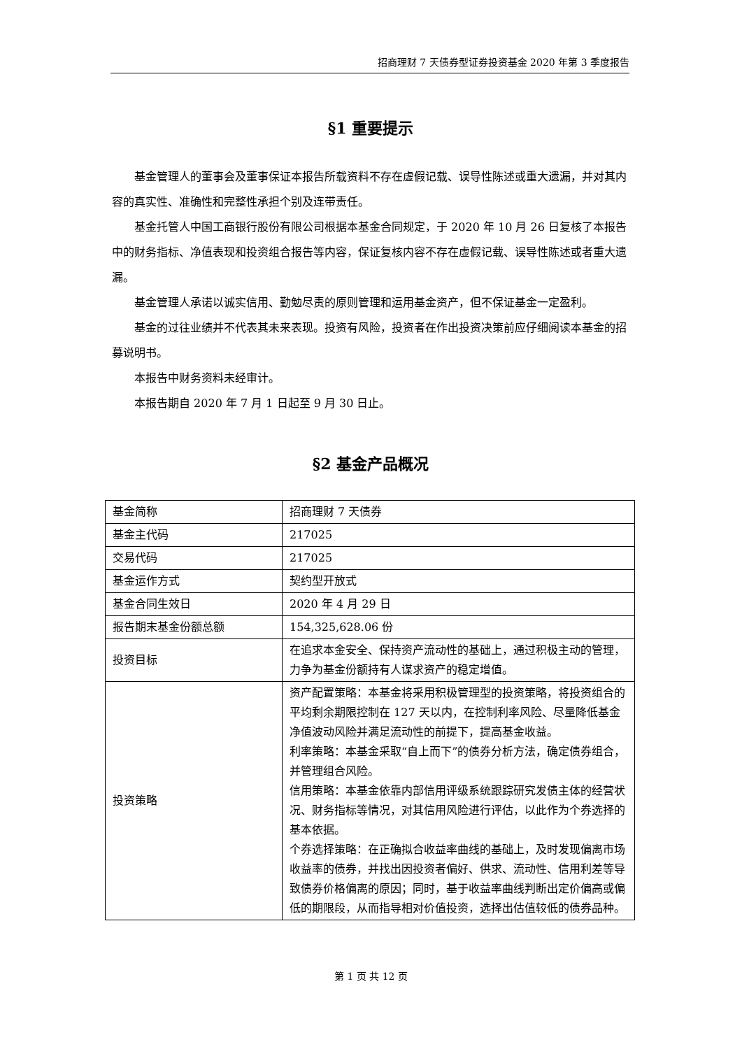招商理财 7 天债券型证券投资基金 2020 年第 3 季度报告
§1 重要提示
基金管理人的董事会及董事保证本报告所载资料不存在虚假记载、误导性陈述或重大遗漏，并对其内容的真实性、准确性和完整性承担个别及连带责任。
基金托管人中国工商银行股份有限公司根据本基金合同规定，于 2020 年 10 月 26 日复核了本报告中的财务指标、净值表现和投资组合报告等内容，保证复核内容不存在虚假记载、误导性陈述或者重大遗漏。
基金管理人承诺以诚实信用、勤勉尽责的原则管理和运用基金资产，但不保证基金一定盈利。
基金的过往业绩并不代表其未来表现。投资有风险，投资者在作出投资决策前应仔细阅读本基金的招募说明书。
本报告中财务资料未经审计。
本报告期自 2020 年 7 月 1 日起至 9 月 30 日止。
§2 基金产品概况
| 基金简称 | 招商理财 7 天债券 |
| 基金主代码 | 217025 |
| 交易代码 | 217025 |
| 基金运作方式 | 契约型开放式 |
| 基金合同生效日 | 2020 年 4 月 29 日 |
| 报告期末基金份额总额 | 154,325,628.06 份 |
| 投资目标 | 在追求本金安全、保持资产流动性的基础上，通过积极主动的管理，力争为基金份额持有人谋求资产的稳定增值。 |
| 投资策略 | 资产配置策略：本基金将采用积极管理型的投资策略，将投资组合的平均剩余期限控制在 127 天以内，在控制利率风险、尽量降低基金净值波动风险并满足流动性的前提下，提高基金收益。 利率策略：本基金采取“自上而下”的债券分析方法，确定债券组合，并管理组合风险。 信用策略：本基金依靠内部信用评级系统跟踪研究发债主体的经营状况、财务指标等情况，对其信用风险进行评估，以此作为个券选择的基本依据。 个券选择策略：在正确拟合收益率曲线的基础上，及时发现偏离市场收益率的债券，并找出因投资者偏好、供求、流动性、信用利差等导致债券价格偏离的原因；同时，基于收益率曲线判断出定价偏高或偏低的期限段，从而指导相对价值投资，选择出估值较低的债券品种。 |
第 1 页 共 12 页